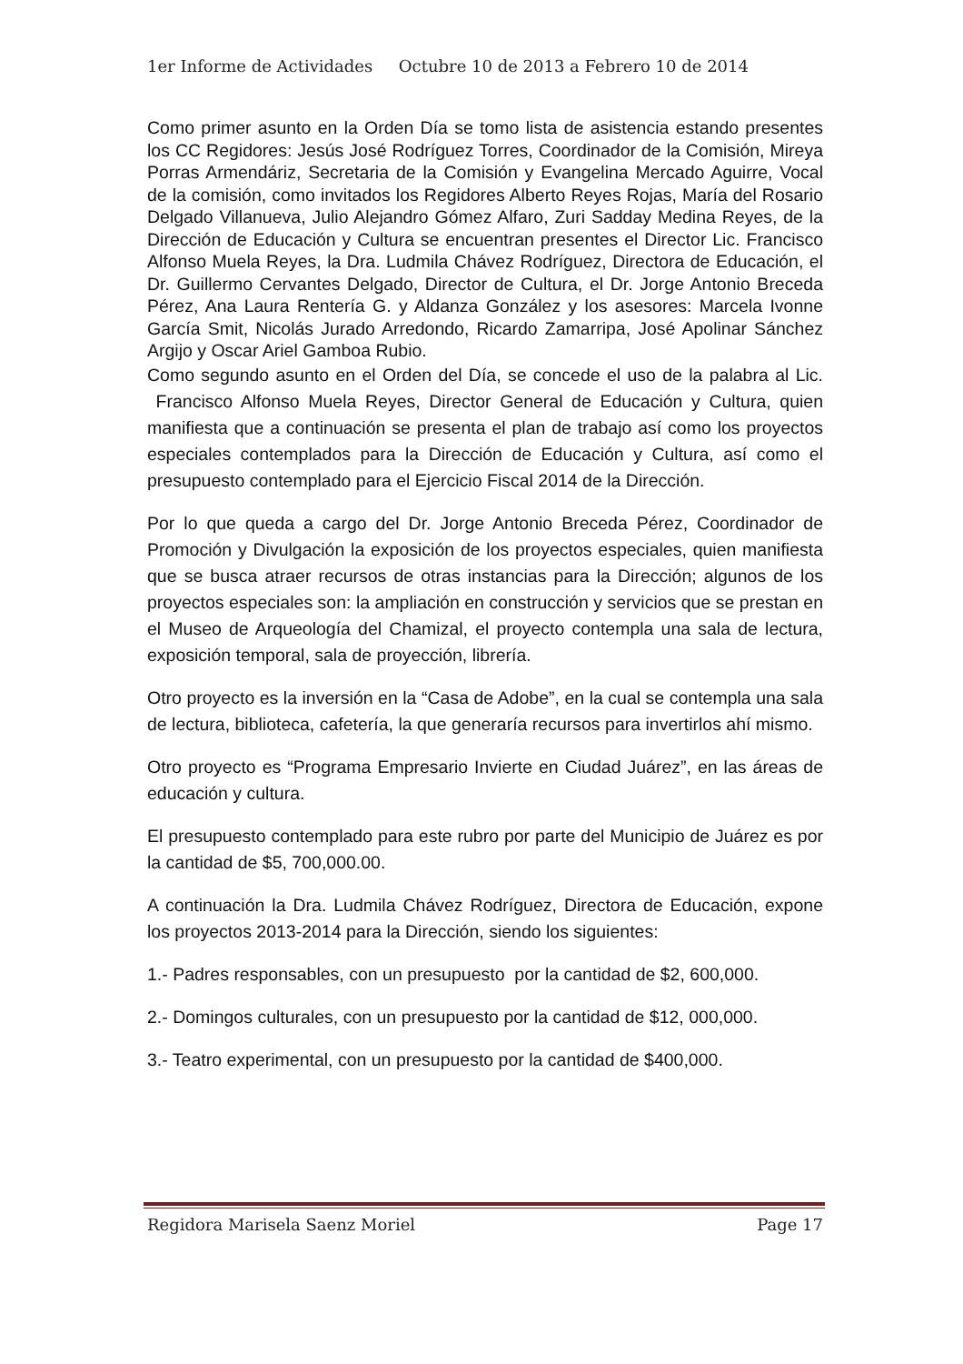1er Informe de Actividades Octubre 10 de 2013 a Febrero 10 de 2014
Como primer asunto en la Orden Día se tomo lista de asistencia estando presentes los CC Regidores: Jesús José Rodríguez Torres, Coordinador de la Comisión, Mireya Porras Armendáriz, Secretaria de la Comisión y Evangelina Mercado Aguirre, Vocal de la comisión, como invitados los Regidores Alberto Reyes Rojas, María del Rosario Delgado Villanueva, Julio Alejandro Gómez Alfaro, Zuri Sadday Medina Reyes, de la Dirección de Educación y Cultura se encuentran presentes el Director Lic. Francisco Alfonso Muela Reyes, la Dra. Ludmila Chávez Rodríguez, Directora de Educación, el Dr. Guillermo Cervantes Delgado, Director de Cultura, el Dr. Jorge Antonio Breceda Pérez, Ana Laura Rentería G. y Aldanza González y los asesores: Marcela Ivonne García Smit, Nicolás Jurado Arredondo, Ricardo Zamarripa, José Apolinar Sánchez Argijo y Oscar Ariel Gamboa Rubio.
Como segundo asunto en el Orden del Día, se concede el uso de la palabra al Lic. Francisco Alfonso Muela Reyes, Director General de Educación y Cultura, quien manifiesta que a continuación se presenta el plan de trabajo así como los proyectos especiales contemplados para la Dirección de Educación y Cultura, así como el presupuesto contemplado para el Ejercicio Fiscal 2014 de la Dirección.
Por lo que queda a cargo del Dr. Jorge Antonio Breceda Pérez, Coordinador de Promoción y Divulgación la exposición de los proyectos especiales, quien manifiesta que se busca atraer recursos de otras instancias para la Dirección; algunos de los proyectos especiales son: la ampliación en construcción y servicios que se prestan en el Museo de Arqueología del Chamizal, el proyecto contempla una sala de lectura, exposición temporal, sala de proyección, librería.
Otro proyecto es la inversión en la “Casa de Adobe”, en la cual se contempla una sala de lectura, biblioteca, cafetería, la que generaría recursos para invertirlos ahí mismo.
Otro proyecto es “Programa Empresario Invierte en Ciudad Juárez”, en las áreas de educación y cultura.
El presupuesto contemplado para este rubro por parte del Municipio de Juárez es por la cantidad de $5, 700,000.00.
A continuación la Dra. Ludmila Chávez Rodríguez, Directora de Educación, expone los proyectos 2013-2014 para la Dirección, siendo los siguientes:
1.- Padres responsables, con un presupuesto por la cantidad de $2, 600,000.
2.- Domingos culturales, con un presupuesto por la cantidad de $12, 000,000.
3.- Teatro experimental, con un presupuesto por la cantidad de $400,000.
Regidora Marisela Saenz Moriel Page 17